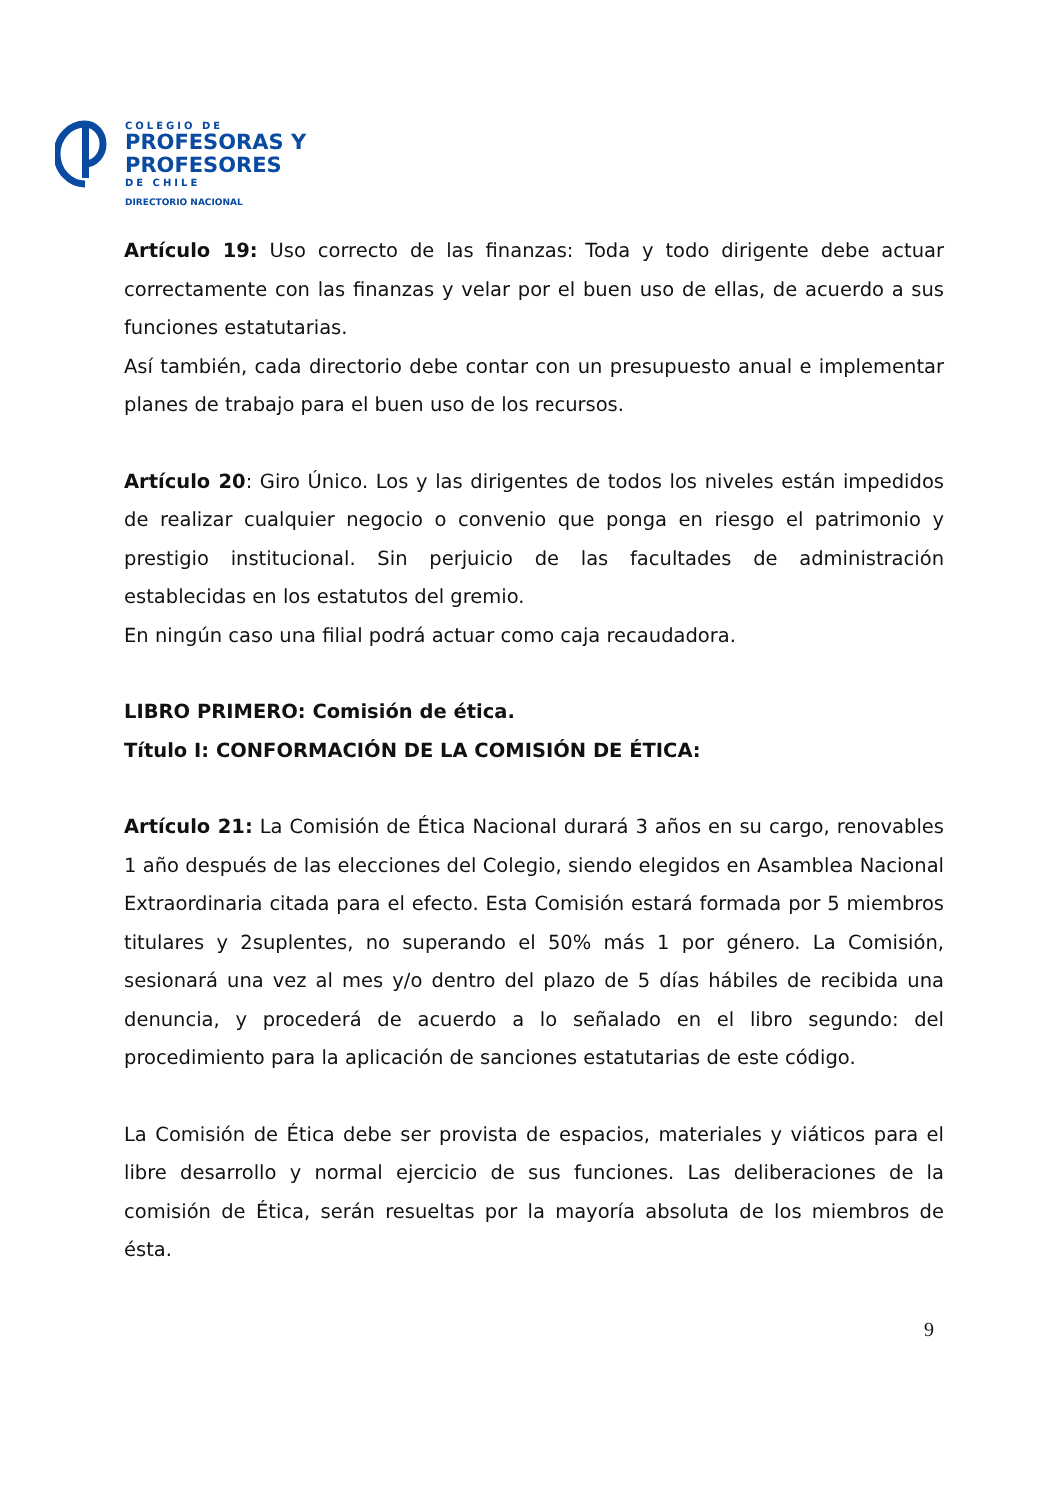COLEGIO DE
PROFESORAS Y
PROFESORES
DE CHILE
DIRECTORIO NACIONAL
Artículo 19: Uso correcto de las finanzas: Toda y todo dirigente debe actuar correctamente con las finanzas y velar por el buen uso de ellas, de acuerdo a sus funciones estatutarias.
Así también, cada directorio debe contar con un presupuesto anual e implementar planes de trabajo para el buen uso de los recursos.
Artículo 20: Giro Único. Los y las dirigentes de todos los niveles están impedidos de realizar cualquier negocio o convenio que ponga en riesgo el patrimonio y prestigio institucional. Sin perjuicio de las facultades de administración establecidas en los estatutos del gremio.
En ningún caso una filial podrá actuar como caja recaudadora.
LIBRO PRIMERO: Comisión de ética.
Título I: CONFORMACIÓN DE LA COMISIÓN DE ÉTICA:
Artículo 21: La Comisión de Ética Nacional durará 3 años en su cargo, renovables 1 año después de las elecciones del Colegio, siendo elegidos en Asamblea Nacional Extraordinaria citada para el efecto. Esta Comisión estará formada por 5 miembros titulares y 2suplentes, no superando el 50% más 1 por género. La Comisión, sesionará una vez al mes y/o dentro del plazo de 5 días hábiles de recibida una denuncia, y procederá de acuerdo a lo señalado en el libro segundo: del procedimiento para la aplicación de sanciones estatutarias de este código.
La Comisión de Ética debe ser provista de espacios, materiales y viáticos para el libre desarrollo y normal ejercicio de sus funciones. Las deliberaciones de la comisión de Ética, serán resueltas por la mayoría absoluta de los miembros de ésta.
9